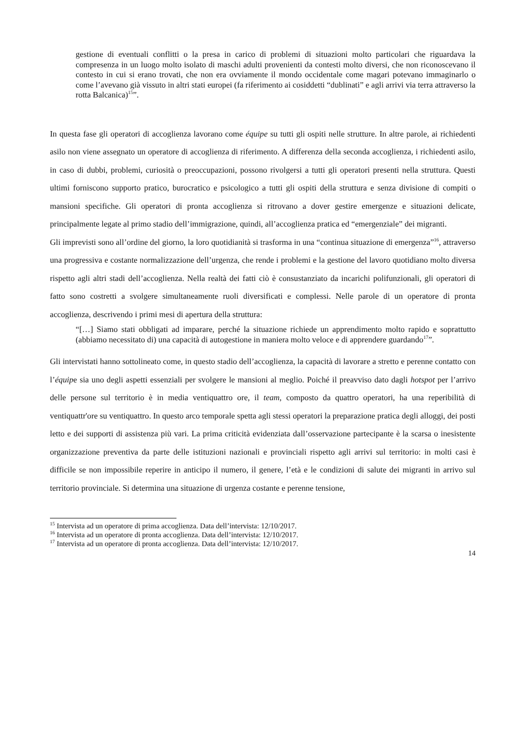gestione di eventuali conflitti o la presa in carico di problemi di situazioni molto particolari che riguardava la compresenza in un luogo molto isolato di maschi adulti provenienti da contesti molto diversi, che non riconoscevano il contesto in cui si erano trovati, che non era ovviamente il mondo occidentale come magari potevano immaginarlo o come l’avevano già vissuto in altri stati europei (fa riferimento ai cosiddetti “dublinati” e agli arrivi via terra attraverso la rotta Balcanica)<sup>15</sup>”.
In questa fase gli operatori di accoglienza lavorano come équipe su tutti gli ospiti nelle strutture. In altre parole, ai richiedenti asilo non viene assegnato un operatore di accoglienza di riferimento. A differenza della seconda accoglienza, i richiedenti asilo, in caso di dubbi, problemi, curiosità o preoccupazioni, possono rivolgersi a tutti gli operatori presenti nella struttura. Questi ultimi forniscono supporto pratico, burocratico e psicologico a tutti gli ospiti della struttura e senza divisione di compiti o mansioni specifiche. Gli operatori di pronta accoglienza si ritrovano a dover gestire emergenze e situazioni delicate, principalmente legate al primo stadio dell’immigrazione, quindi, all’accoglienza pratica ed “emergenziale” dei migranti.
Gli imprevisti sono all’ordine del giorno, la loro quotidianità si trasforma in una “continua situazione di emergenza”<sup>16</sup>, attraverso una progressiva e costante normalizzazione dell’urgenza, che rende i problemi e la gestione del lavoro quotidiano molto diversa rispetto agli altri stadi dell’accoglienza. Nella realtà dei fatti ciò è consustanziato da incarichi polifunzionali, gli operatori di fatto sono costretti a svolgere simultaneamente ruoli diversificati e complessi. Nelle parole di un operatore di pronta accoglienza, descrivendo i primi mesi di apertura della struttura:
“[…] Siamo stati obbligati ad imparare, perché la situazione richiede un apprendimento molto rapido e soprattutto (abbiamo necessitato di) una capacità di autogestione in maniera molto veloce e di apprendere guardando<sup>17</sup>”.
Gli intervistati hanno sottolineato come, in questo stadio dell’accoglienza, la capacità di lavorare a stretto e perenne contatto con l’équipe sia uno degli aspetti essenziali per svolgere le mansioni al meglio. Poiché il preavviso dato dagli hotspot per l’arrivo delle persone sul territorio è in media ventiquattro ore, il team, composto da quattro operatori, ha una reperibilità di ventiquattr'ore su ventiquattro. In questo arco temporale spetta agli stessi operatori la preparazione pratica degli alloggi, dei posti letto e dei supporti di assistenza più vari. La prima criticità evidenziata dall’osservazione partecipante è la scarsa o inesistente organizzazione preventiva da parte delle istituzioni nazionali e provinciali rispetto agli arrivi sul territorio: in molti casi è difficile se non impossibile reperire in anticipo il numero, il genere, l’età e le condizioni di salute dei migranti in arrivo sul territorio provinciale. Si determina una situazione di urgenza costante e perenne tensione,
<sup>15</sup> Intervista ad un operatore di prima accoglienza. Data dell’intervista: 12/10/2017.
<sup>16</sup> Intervista ad un operatore di pronta accoglienza. Data dell’intervista: 12/10/2017.
<sup>17</sup> Intervista ad un operatore di pronta accoglienza. Data dell’intervista: 12/10/2017.
14